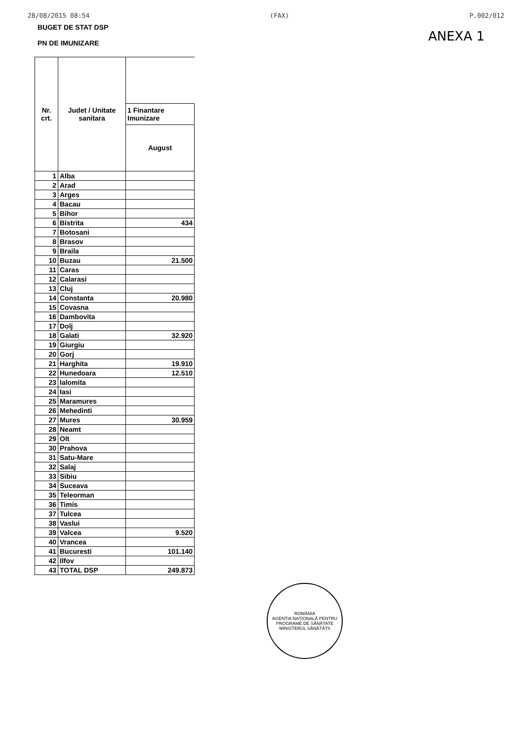28/08/2015 08:54 (FAX) P.002/012
BUGET DE STAT DSP
PN DE IMUNIZARE
ANEXA 1
| Nr. crt. | Judet / Unitate sanitara | |
| --- | --- | --- |
| | | 1 Finantare Imunizare |
| | | August |
| 1 | Alba | |
| 2 | Arad | |
| 3 | Arges | |
| 4 | Bacau | |
| 5 | Bihor | |
| 6 | Bistrita | 434 |
| 7 | Botosani | |
| 8 | Brasov | |
| 9 | Braila | |
| 10 | Buzau | 21.500 |
| 11 | Caras | |
| 12 | Calarasi | |
| 13 | Cluj | |
| 14 | Constanta | 20.980 |
| 15 | Covasna | |
| 16 | Dambovita | |
| 17 | Dolj | |
| 18 | Galati | 32.920 |
| 19 | Giurgiu | |
| 20 | Gorj | |
| 21 | Harghita | 19.910 |
| 22 | Hunedoara | 12.510 |
| 23 | Ialomita | |
| 24 | Iasi | |
| 25 | Maramures | |
| 26 | Mehedinti | |
| 27 | Mures | 30.959 |
| 28 | Neamt | |
| 29 | Olt | |
| 30 | Prahova | |
| 31 | Satu-Mare | |
| 32 | Salaj | |
| 33 | Sibiu | |
| 34 | Suceava | |
| 35 | Teleorman | |
| 36 | Timis | |
| 37 | Tulcea | |
| 38 | Vaslui | |
| 39 | Valcea | 9.520 |
| 40 | Vrancea | |
| 41 | Bucuresti | 101.140 |
| 42 | Ilfov | |
| 43 | TOTAL DSP | 249.873 |
ROMÂNIA
AGENȚIA NAȚIONALĂ PENTRU PROGRAME DE SĂNĂTATE
MINISTERUL SĂNĂTĂȚII